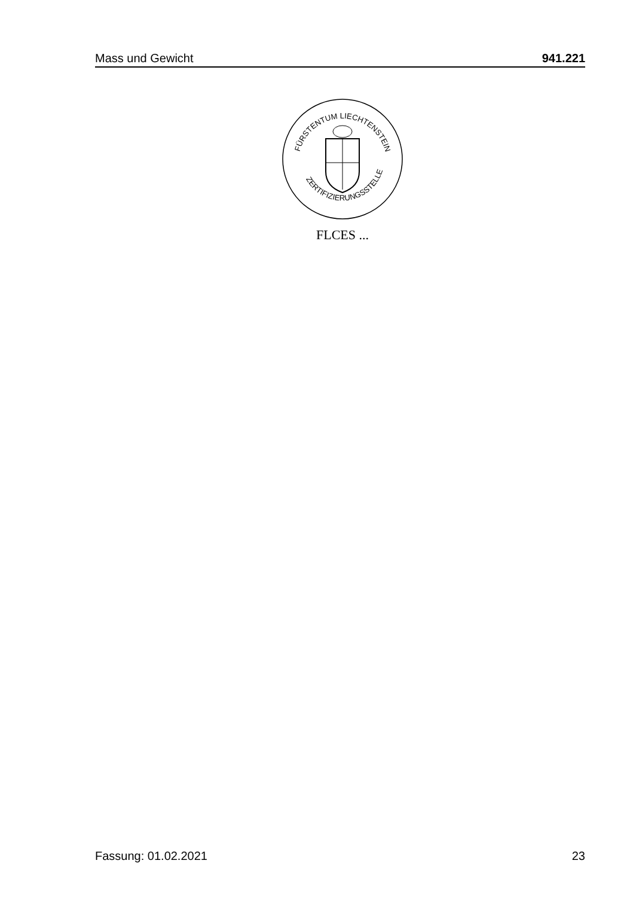Mass und Gewicht 941.221
FÜRSTENTUM LIECHTENSTEIN
ZERTIFIZIERUNGSSTELLE
FLCES ...
Fassung: 01.02.2021 23